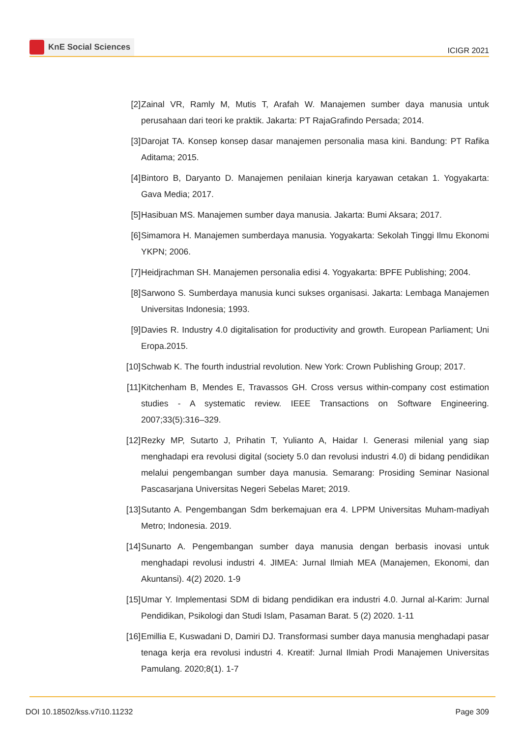KnE Social Sciences
ICIGR 2021
[2] Zainal VR, Ramly M, Mutis T, Arafah W. Manajemen sumber daya manusia untuk perusahaan dari teori ke praktik. Jakarta: PT RajaGrafindo Persada; 2014.
[3] Darojat TA. Konsep konsep dasar manajemen personalia masa kini. Bandung: PT Rafika Aditama; 2015.
[4] Bintoro B, Daryanto D. Manajemen penilaian kinerja karyawan cetakan 1. Yogyakarta: Gava Media; 2017.
[5] Hasibuan MS. Manajemen sumber daya manusia. Jakarta: Bumi Aksara; 2017.
[6] Simamora H. Manajemen sumberdaya manusia. Yogyakarta: Sekolah Tinggi Ilmu Ekonomi YKPN; 2006.
[7] Heidjrachman SH. Manajemen personalia edisi 4. Yogyakarta: BPFE Publishing; 2004.
[8] Sarwono S. Sumberdaya manusia kunci sukses organisasi. Jakarta: Lembaga Manajemen Universitas Indonesia; 1993.
[9] Davies R. Industry 4.0 digitalisation for productivity and growth. European Parliament; Uni Eropa.2015.
[10]
Schwab K. The fourth industrial revolution. New York: Crown Publishing Group; 2017.
[11]
Kitchenham B, Mendes E, Travassos GH. Cross versus within-company cost estimation studies - A systematic review. IEEE Transactions on Software Engineering. 2007;33(5):316–329.
[12]
Rezky MP, Sutarto J, Prihatin T, Yulianto A, Haidar I. Generasi milenial yang siap menghadapi era revolusi digital (society 5.0 dan revolusi industri 4.0) di bidang pendidikan melalui pengembangan sumber daya manusia. Semarang: Prosiding Seminar Nasional Pascasarjana Universitas Negeri Sebelas Maret; 2019.
[13]
Sutanto A. Pengembangan Sdm berkemajuan era 4. LPPM Universitas Muham-madiyah Metro; Indonesia. 2019.
[14]
Sunarto A. Pengembangan sumber daya manusia dengan berbasis inovasi untuk menghadapi revolusi industri 4. JIMEA: Jurnal Ilmiah MEA (Manajemen, Ekonomi, dan Akuntansi). 4(2) 2020. 1-9
[15]
Umar Y. Implementasi SDM di bidang pendidikan era industri 4.0. Jurnal al-Karim: Jurnal Pendidikan, Psikologi dan Studi Islam, Pasaman Barat. 5 (2) 2020. 1-11
[16]
Emillia E, Kuswadani D, Damiri DJ. Transformasi sumber daya manusia menghadapi pasar tenaga kerja era revolusi industri 4. Kreatif: Jurnal Ilmiah Prodi Manajemen Universitas Pamulang. 2020;8(1). 1-7
DOI 10.18502/kss.v7i10.11232 Page 309